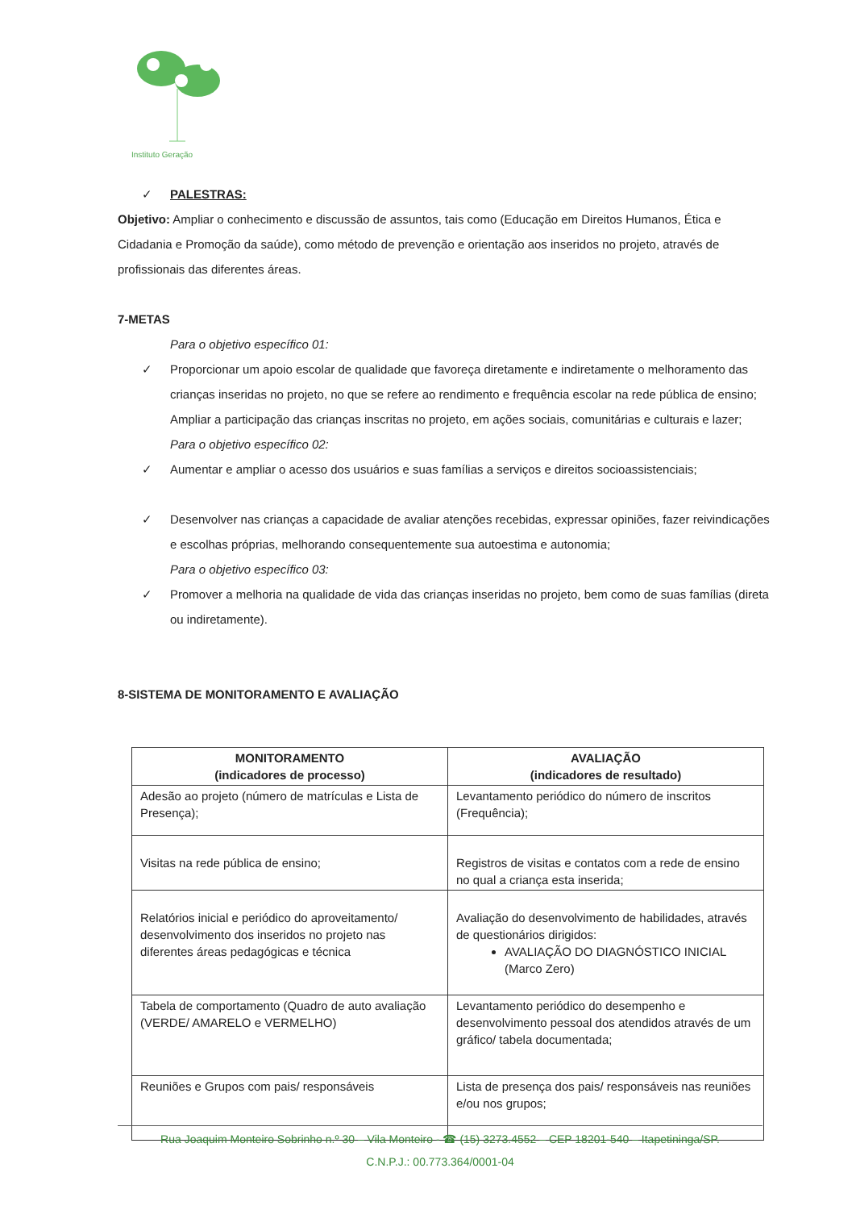Instituto Geração
✓ PALESTRAS:
Objetivo: Ampliar o conhecimento e discussão de assuntos, tais como (Educação em Direitos Humanos, Ética e Cidadania e Promoção da saúde), como método de prevenção e orientação aos inseridos no projeto, através de profissionais das diferentes áreas.
7-METAS
Para o objetivo específico 01:
✓ Proporcionar um apoio escolar de qualidade que favoreça diretamente e indiretamente o melhoramento das crianças inseridas no projeto, no que se refere ao rendimento e frequência escolar na rede pública de ensino;
Ampliar a participação das crianças inscritas no projeto, em ações sociais, comunitárias e culturais e lazer;
Para o objetivo específico 02:
✓ Aumentar e ampliar o acesso dos usuários e suas famílias a serviços e direitos socioassistenciais;
✓ Desenvolver nas crianças a capacidade de avaliar atenções recebidas, expressar opiniões, fazer reivindicações e escolhas próprias, melhorando consequentemente sua autoestima e autonomia;
Para o objetivo específico 03:
✓ Promover a melhoria na qualidade de vida das crianças inseridas no projeto, bem como de suas famílias (direta ou indiretamente).
8-SISTEMA DE MONITORAMENTO E AVALIAÇÃO
| MONITORAMENTO (indicadores de processo) | AVALIAÇÃO (indicadores de resultado) |
| --- | --- |
| Adesão ao projeto (número de matrículas e Lista de Presença); | Levantamento periódico do número de inscritos (Frequência); |
| Visitas na rede pública de ensino; | Registros de visitas e contatos com a rede de ensino no qual a criança esta inserida; |
| Relatórios inicial e periódico do aproveitamento/ desenvolvimento dos inseridos no projeto nas diferentes áreas pedagógicas e técnica | Avaliação do desenvolvimento de habilidades, através de questionários dirigidos: AVALIAÇÃO DO DIAGNÓSTICO INICIAL (Marco Zero) |
| Tabela de comportamento (Quadro de auto avaliação (VERDE/ AMARELO e VERMELHO) | Levantamento periódico do desempenho e desenvolvimento pessoal dos atendidos através de um gráfico/ tabela documentada; |
| Reuniões e Grupos com pais/ responsáveis | Lista de presença dos pais/ responsáveis nas reuniões e/ou nos grupos; |
Rua Joaquim Monteiro Sobrinho n.º 30 – Vila Monteiro - ☎ (15) 3273.4552 – CEP 18201-540 – Itapetininga/SP.
C.N.P.J.: 00.773.364/0001-04